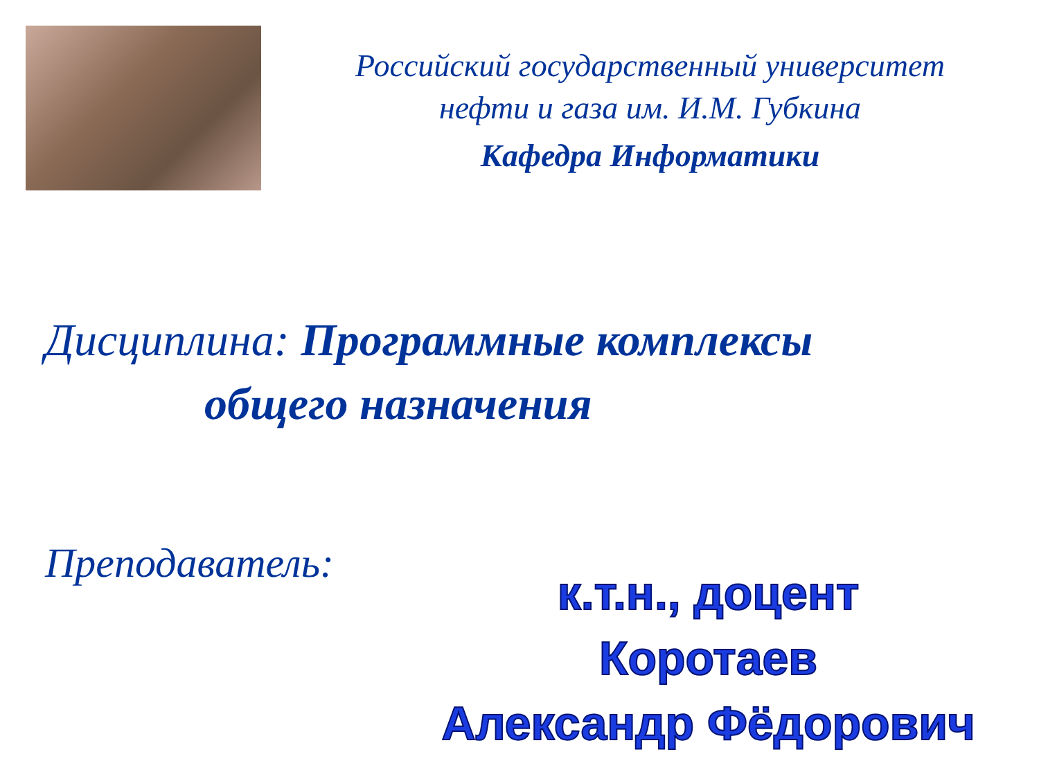Российский государственный университет
нефти и газа им. И.М. Губкина
Кафедра Информатики
Дисциплина: Программные комплексы
общего назначения
Преподаватель:
к.т.н., доцент
Коротаев
Александр Фёдорович